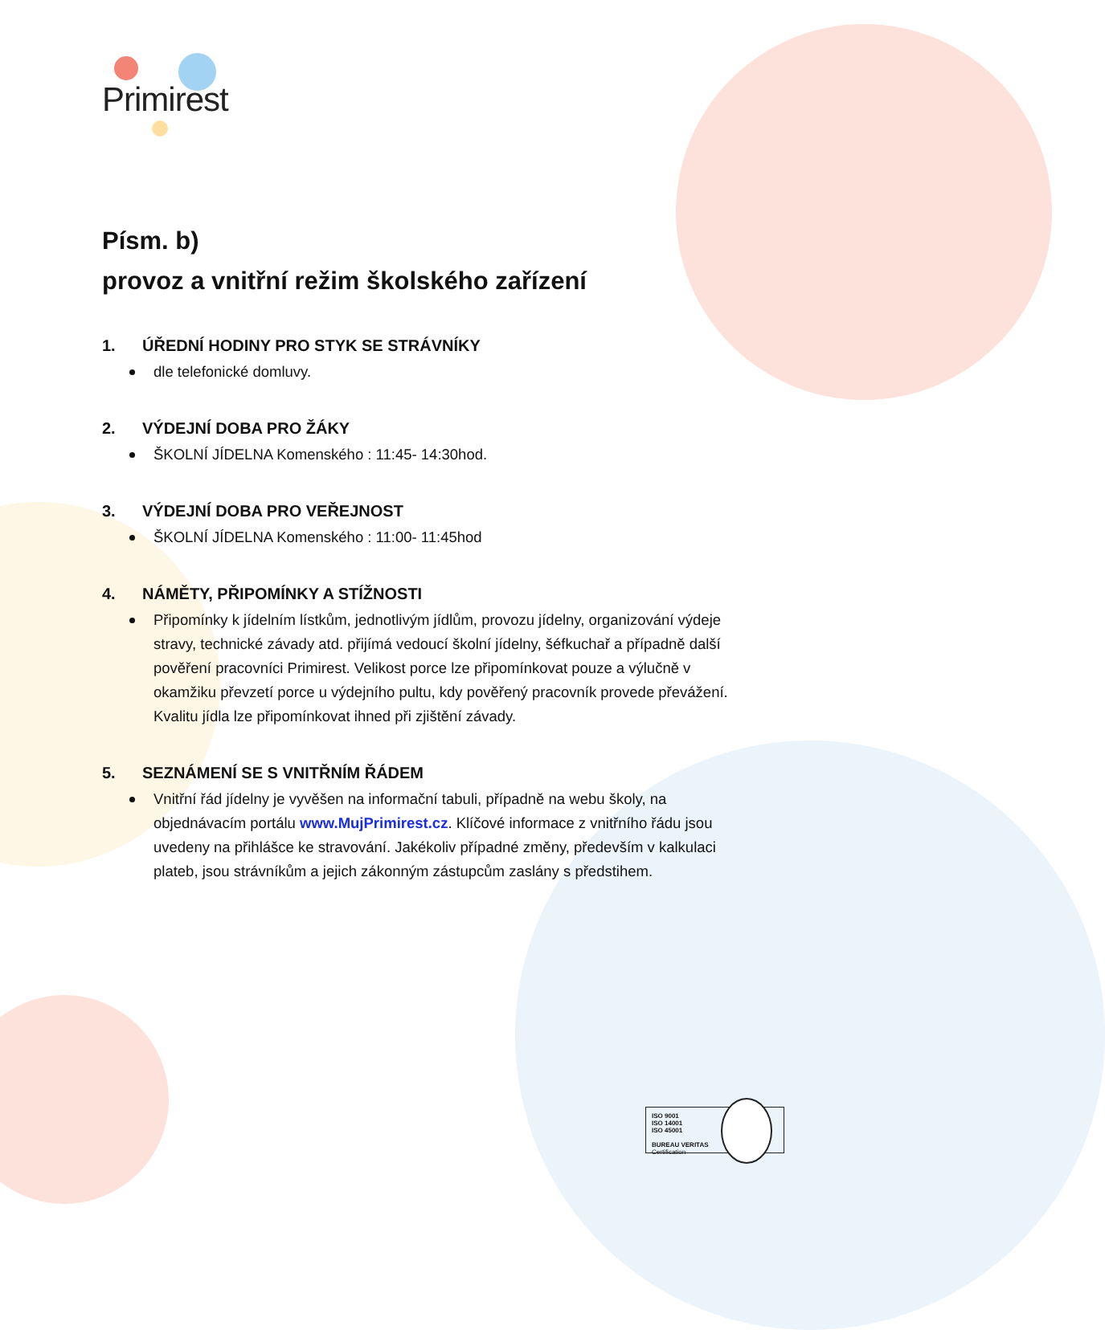Primirest
Písm. b)
provoz a vnitřní režim školského zařízení
1. ÚŘEDNÍ HODINY PRO STYK SE STRÁVNÍKY
dle telefonické domluvy.
2. VÝDEJNÍ DOBA PRO ŽÁKY
ŠKOLNÍ JÍDELNA Komenského : 11:45- 14:30hod.
3. VÝDEJNÍ DOBA PRO VEŘEJNOST
ŠKOLNÍ JÍDELNA Komenského : 11:00- 11:45hod
4. NÁMĚTY, PŘIPOMÍNKY A STÍŽNOSTI
Připomínky k jídelním lístkům, jednotlivým jídlům, provozu jídelny, organizování výdeje stravy, technické závady atd. přijímá vedoucí školní jídelny, šéfkuchař a případně další pověření pracovníci Primirest. Velikost porce lze připomínkovat pouze a výlučně v okamžiku převzetí porce u výdejního pultu, kdy pověřený pracovník provede převážení. Kvalitu jídla lze připomínkovat ihned při zjištění závady.
5. SEZNÁMENÍ SE S VNITŘNÍM ŘÁDEM
Vnitřní řád jídelny je vyvěšen na informační tabuli, případně na webu školy, na objednávacím portálu www.MujPrimirest.cz. Klíčové informace z vnitřního řádu jsou uvedeny na přihlášce ke stravování. Jakékoliv případné změny, především v kalkulaci plateb, jsou strávníkům a jejich zákonným zástupcům zaslány s předstihem.
ISO 9001
ISO 14001
ISO 45001
BUREAU VERITAS
Certification